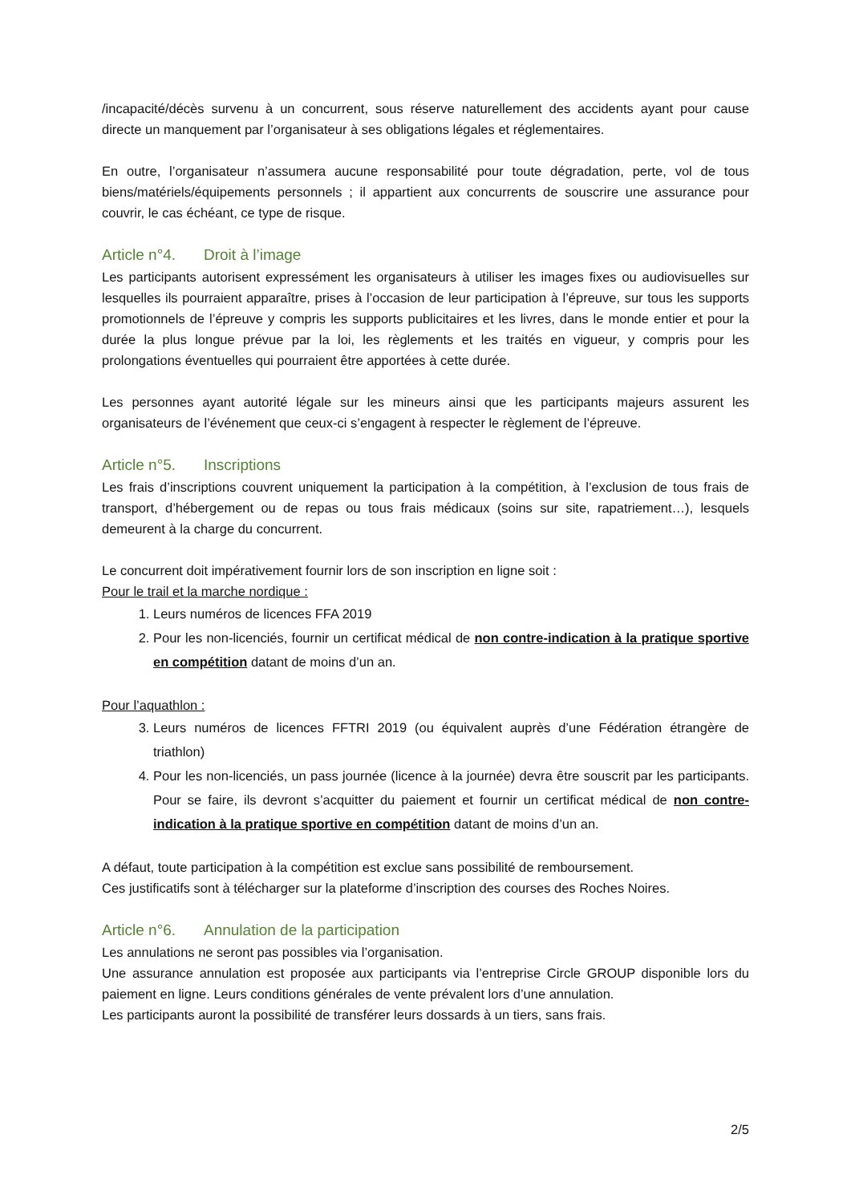/incapacité/décès survenu à un concurrent, sous réserve naturellement des accidents ayant pour cause directe un manquement par l’organisateur à ses obligations légales et réglementaires.
En outre, l’organisateur n’assumera aucune responsabilité pour toute dégradation, perte, vol de tous biens/matériels/équipements personnels ; il appartient aux concurrents de souscrire une assurance pour couvrir, le cas échéant, ce type de risque.
Article n°4. Droit à l’image
Les participants autorisent expressément les organisateurs à utiliser les images fixes ou audiovisuelles sur lesquelles ils pourraient apparaître, prises à l’occasion de leur participation à l’épreuve, sur tous les supports promotionnels de l’épreuve y compris les supports publicitaires et les livres, dans le monde entier et pour la durée la plus longue prévue par la loi, les règlements et les traités en vigueur, y compris pour les prolongations éventuelles qui pourraient être apportées à cette durée.
Les personnes ayant autorité légale sur les mineurs ainsi que les participants majeurs assurent les organisateurs de l’événement que ceux-ci s’engagent à respecter le règlement de l’épreuve.
Article n°5. Inscriptions
Les frais d’inscriptions couvrent uniquement la participation à la compétition, à l’exclusion de tous frais de transport, d’hébergement ou de repas ou tous frais médicaux (soins sur site, rapatriement…), lesquels demeurent à la charge du concurrent.
Le concurrent doit impérativement fournir lors de son inscription en ligne soit :
Pour le trail et la marche nordique :
1. Leurs numéros de licences FFA 2019
2. Pour les non-licenciés, fournir un certificat médical de non contre-indication à la pratique sportive en compétition datant de moins d’un an.
Pour l’aquathlon :
3. Leurs numéros de licences FFTRI 2019 (ou équivalent auprès d’une Fédération étrangère de triathlon)
4. Pour les non-licenciés, un pass journée (licence à la journée) devra être souscrit par les participants. Pour se faire, ils devront s’acquitter du paiement et fournir un certificat médical de non contre-indication à la pratique sportive en compétition datant de moins d’un an.
A défaut, toute participation à la compétition est exclue sans possibilité de remboursement.
Ces justificatifs sont à télécharger sur la plateforme d’inscription des courses des Roches Noires.
Article n°6. Annulation de la participation
Les annulations ne seront pas possibles via l’organisation.
Une assurance annulation est proposée aux participants via l’entreprise Circle GROUP disponible lors du paiement en ligne. Leurs conditions générales de vente prévalent lors d’une annulation.
Les participants auront la possibilité de transférer leurs dossards à un tiers, sans frais.
2/5